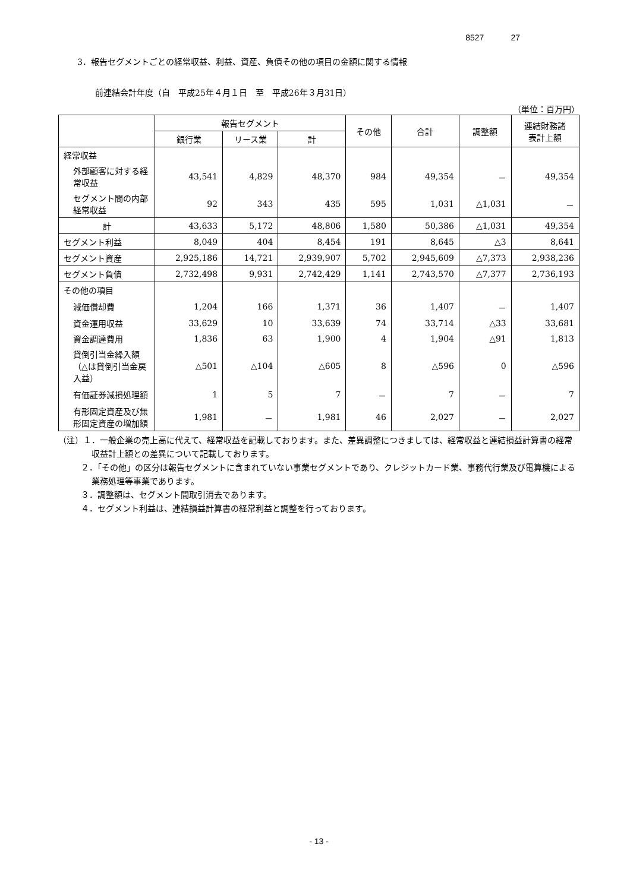8527 27
3．報告セグメントごとの経常収益、利益、資産、負債その他の項目の金額に関する情報
前連結会計年度（自　平成25年４月１日　至　平成26年３月31日）
（単位：百万円）
| | 報告セグメント | | | その他 | 合計 | 調整額 | 連結財務諸 表計上額 |
| --- | --- | --- | --- | --- | --- | --- | --- |
| | 銀行業 | リース業 | 計 | | | | |
| 経常収益 | | | | | | | |
| 外部顧客に対する経常収益 | 43,541 | 4,829 | 48,370 | 984 | 49,354 | － | 49,354 |
| セグメント間の内部経常収益 | 92 | 343 | 435 | 595 | 1,031 | △1,031 | － |
| 計 | 43,633 | 5,172 | 48,806 | 1,580 | 50,386 | △1,031 | 49,354 |
| セグメント利益 | 8,049 | 404 | 8,454 | 191 | 8,645 | △3 | 8,641 |
| セグメント資産 | 2,925,186 | 14,721 | 2,939,907 | 5,702 | 2,945,609 | △7,373 | 2,938,236 |
| セグメント負債 | 2,732,498 | 9,931 | 2,742,429 | 1,141 | 2,743,570 | △7,377 | 2,736,193 |
| その他の項目 | | | | | | | |
| 減価償却費 | 1,204 | 166 | 1,371 | 36 | 1,407 | － | 1,407 |
| 資金運用収益 | 33,629 | 10 | 33,639 | 74 | 33,714 | △33 | 33,681 |
| 資金調達費用 | 1,836 | 63 | 1,900 | 4 | 1,904 | △91 | 1,813 |
| 貸倒引当金繰入額（△は貸倒引当金戻入益） | △501 | △104 | △605 | 8 | △596 | 0 | △596 |
| 有価証券減損処理額 | 1 | 5 | 7 | － | 7 | － | 7 |
| 有形固定資産及び無形固定資産の増加額 | 1,981 | － | 1,981 | 46 | 2,027 | － | 2,027 |
（注）１．一般企業の売上高に代えて、経常収益を記載しております。また、差異調整につきましては、経常収益と連結損益計算書の経常収益計上額との差異について記載しております。
２．「その他」の区分は報告セグメントに含まれていない事業セグメントであり、クレジットカード業、事務代行業及び電算機による業務処理等事業であります。
３．調整額は、セグメント間取引消去であります。
４．セグメント利益は、連結損益計算書の経常利益と調整を行っております。
- 13 -